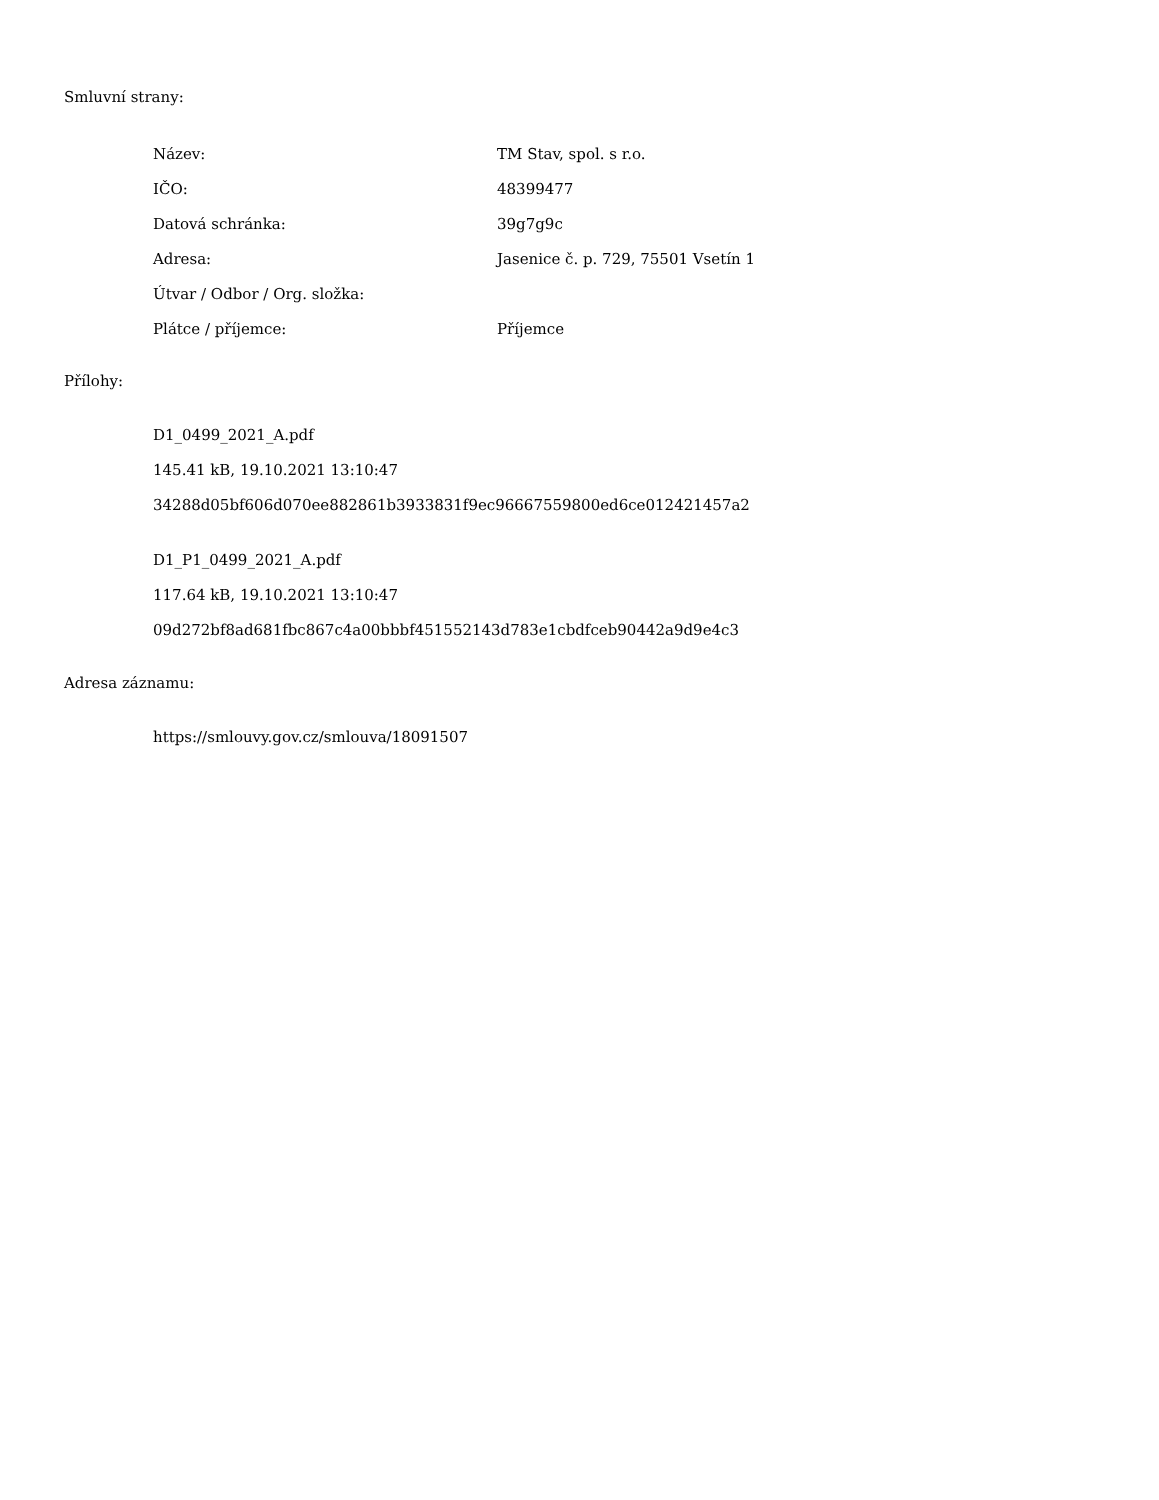Smluvní strany:
Název: TM Stav, spol. s r.o.
IČO: 48399477
Datová schránka: 39g7g9c
Adresa:
Jasenice č. p. 729, 75501 Vsetín 1
Útvar / Odbor / Org. složka:
Plátce / příjemce: Příjemce
Přílohy:
D1_0499_2021_A.pdf
145.41 kB, 19.10.2021 13:10:47
34288d05bf606d070ee882861b3933831f9ec96667559800ed6ce012421457a2
D1_P1_0499_2021_A.pdf
117.64 kB, 19.10.2021 13:10:47
09d272bf8ad681fbc867c4a00bbbf451552143d783e1cbdfceb90442a9d9e4c3
Adresa záznamu:
https://smlouvy.gov.cz/smlouva/18091507